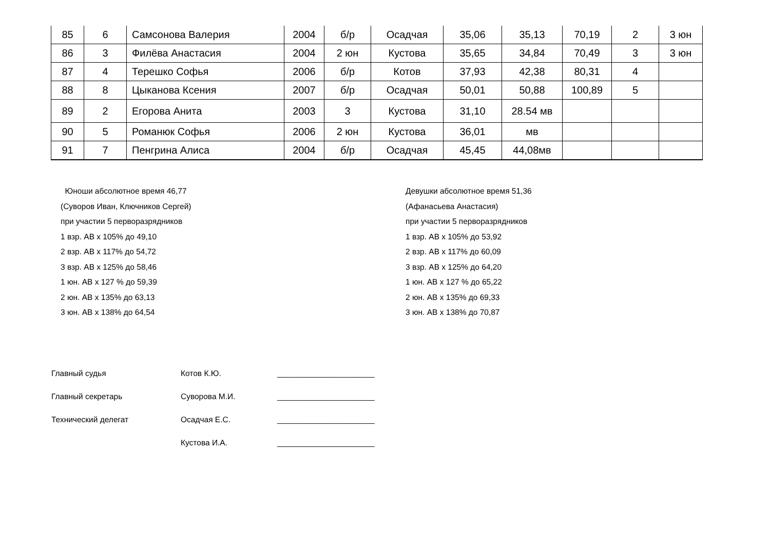| 85 | 6 | Самсонова Валерия | 2004 | б/р | Осадчая | 35,06 | 35,13 | 70,19 | 2 | 3 юн |
| 86 | 3 | Филёва Анастасия | 2004 | 2 юн | Кустова | 35,65 | 34,84 | 70,49 | 3 | 3 юн |
| 87 | 4 | Терешко Софья | 2006 | б/р | Котов | 37,93 | 42,38 | 80,31 | 4 | |
| 88 | 8 | Цыканова Ксения | 2007 | б/р | Осадчая | 50,01 | 50,88 | 100,89 | 5 | |
| 89 | 2 | Егорова Анита | 2003 | 3 | Кустова | 31,10 | 28.54 мв | | | |
| 90 | 5 | Романюк Софья | 2006 | 2 юн | Кустова | 36,01 | мв | | | |
| 91 | 7 | Пенгрина Алиса | 2004 | б/р | Осадчая | 45,45 | 44,08мв | | | |
Юноши абсолютное время 46,77
(Суворов Иван, Ключников Сергей)
при участии 5 перворазрядников
1 взр. АВ х 105% до 49,10
2 взр. АВ х 117% до 54,72
3 взр. АВ х 125% до 58,46
1 юн. АВ х 127 % до 59,39
2 юн. АВ х 135% до 63,13
3 юн. АВ х 138% до 64,54
Девушки абсолютное время 51,36
(Афанасьева Анастасия)
при участии 5 перворазрядников
1 взр. АВ х 105% до 53,92
2 взр. АВ х 117% до 60,09
3 взр. АВ х 125% до 64,20
1 юн. АВ х 127 % до 65,22
2 юн. АВ х 135% до 69,33
3 юн. АВ х 138% до 70,87
Главный судья Котов К.Ю. ______________________
Главный секретарь Суворова М.И. ______________________
Технический делегат Осадчая Е.С. ______________________
Кустова И.А. ______________________